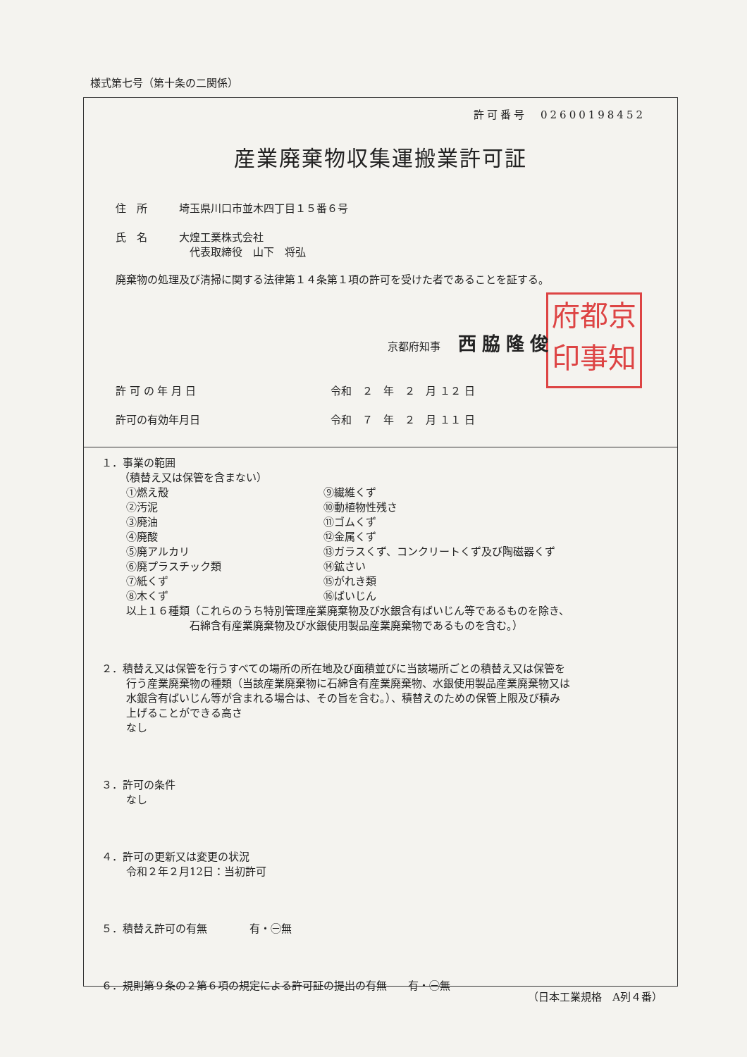府都京
印事知
様式第七号（第十条の二関係）
許可番号　02600198452
産業廃棄物収集運搬業許可証
住　所 埼玉県川口市並木四丁目１５番６号
氏　名 大煌工業株式会社
　代表取締役　山下　将弘
廃棄物の処理及び清掃に関する法律第１４条第１項の許可を受けた者であることを証する。
京都府知事 西脇隆俊
許 可 の 年 月 日 令和　２　年　２　月 １２ 日
許可の有効年月日 令和　７　年　２　月 １１ 日
１．事業の範囲
（積替え又は保管を含まない）
①燃え殻
⑨繊維くず
②汚泥
⑩動植物性残さ
③廃油
⑪ゴムくず
④廃酸
⑫金属くず
⑤廃アルカリ
⑬ガラスくず、コンクリートくず及び陶磁器くず
⑥廃プラスチック類
⑭鉱さい
⑦紙くず
⑮がれき類
⑧木くず
⑯ばいじん
以上１６種類（これらのうち特別管理産業廃棄物及び水銀含有ばいじん等であるものを除き、
　　　　　　石綿含有産業廃棄物及び水銀使用製品産業廃棄物であるものを含む。）
２．積替え又は保管を行うすべての場所の所在地及び面積並びに当該場所ごとの積替え又は保管を
行う産業廃棄物の種類（当該産業廃棄物に石綿含有産業廃棄物、水銀使用製品産業廃棄物又は
水銀含有ばいじん等が含まれる場合は、その旨を含む。）、積替えのための保管上限及び積み
上げることができる高さ
なし
３．許可の条件
なし
４．許可の更新又は変更の状況
令和２年２月12日：当初許可
５．積替え許可の有無　　　　有・㊀無
６．規則第９条の２第６項の規定による許可証の提出の有無　　有・㊀無
（日本工業規格　A列４番）